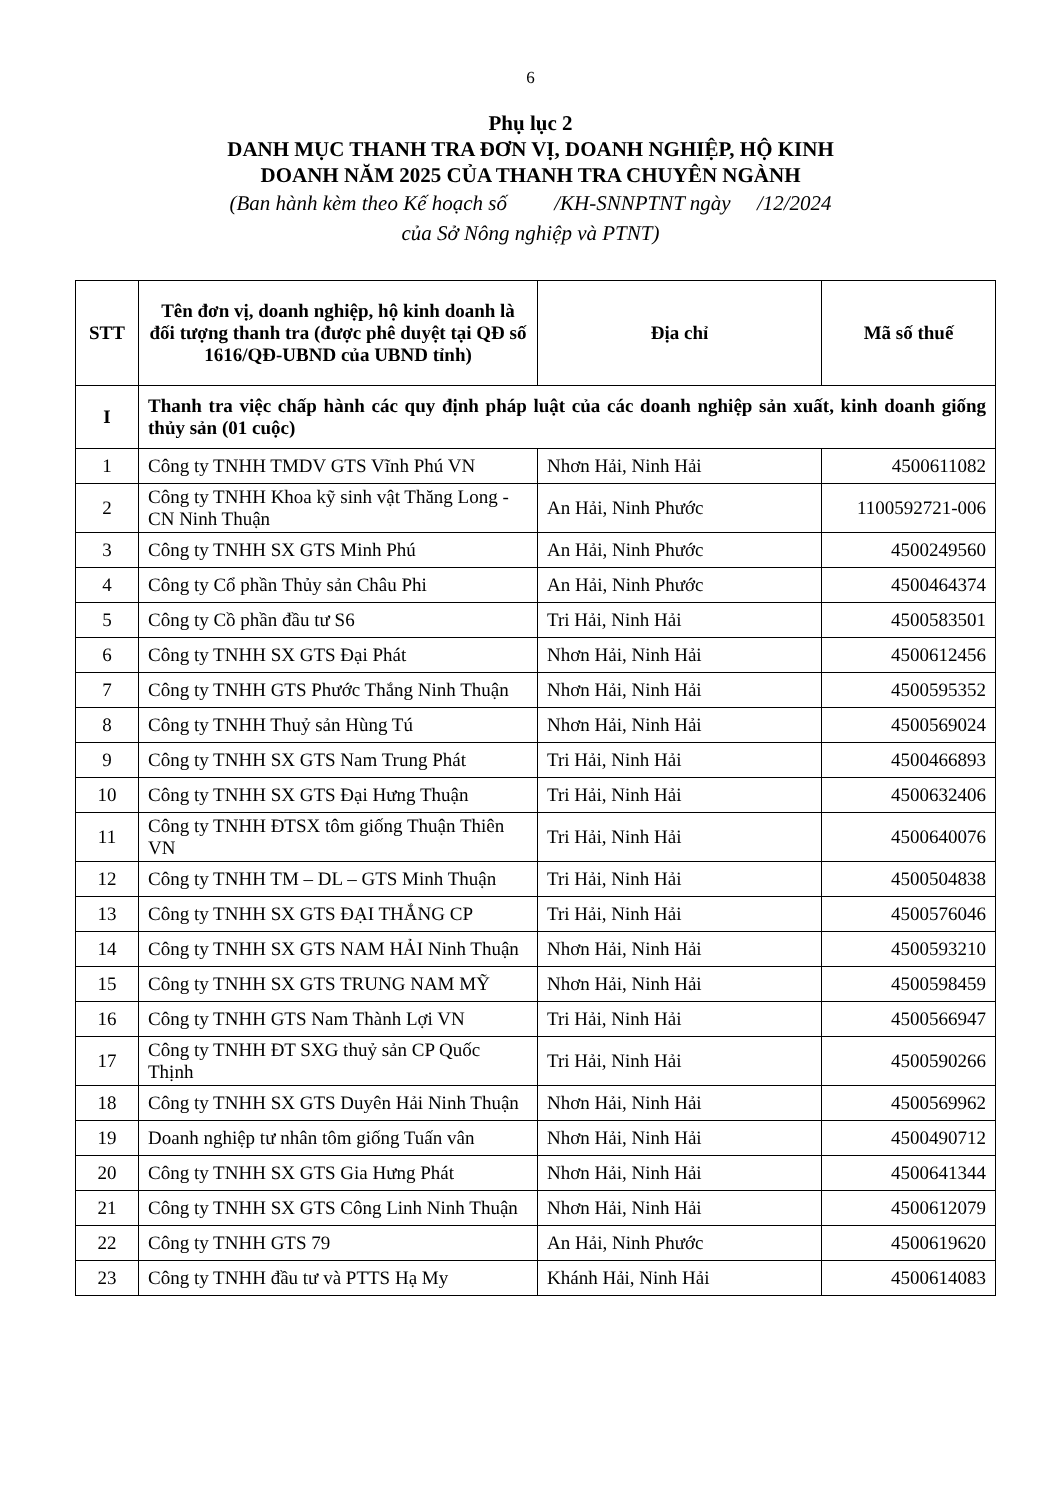6
Phụ lục 2
DANH MỤC THANH TRA ĐƠN VỊ, DOANH NGHIỆP, HỘ KINH
DOANH NĂM 2025 CỦA THANH TRA CHUYÊN NGÀNH
(Ban hành kèm theo Kế hoạch số /KH-SNNPTNT ngày /12/2024
của Sở Nông nghiệp và PTNT)
| STT | Tên đơn vị, doanh nghiệp, hộ kinh doanh là đối tượng thanh tra (được phê duyệt tại QĐ số 1616/QĐ-UBND của UBND tỉnh) | Địa chỉ | Mã số thuế |
| --- | --- | --- | --- |
| I | Thanh tra việc chấp hành các quy định pháp luật của các doanh nghiệp sản xuất, kinh doanh giống thủy sản (01 cuộc) | | |
| 1 | Công ty TNHH TMDV GTS Vĩnh Phú VN | Nhơn Hải, Ninh Hải | 4500611082 |
| 2 | Công ty TNHH Khoa kỹ sinh vật Thăng Long - CN Ninh Thuận | An Hải, Ninh Phước | 1100592721-006 |
| 3 | Công ty TNHH SX GTS Minh Phú | An Hải, Ninh Phước | 4500249560 |
| 4 | Công ty Cổ phần Thủy sản Châu Phi | An Hải, Ninh Phước | 4500464374 |
| 5 | Công ty Cồ phần đầu tư S6 | Tri Hải, Ninh Hải | 4500583501 |
| 6 | Công ty TNHH SX GTS Đại Phát | Nhơn Hải, Ninh Hải | 4500612456 |
| 7 | Công ty TNHH GTS Phước Thắng Ninh Thuận | Nhơn Hải, Ninh Hải | 4500595352 |
| 8 | Công ty TNHH Thuỷ sản Hùng Tú | Nhơn Hải, Ninh Hải | 4500569024 |
| 9 | Công ty TNHH SX GTS Nam Trung Phát | Tri Hải, Ninh Hải | 4500466893 |
| 10 | Công ty TNHH SX GTS Đại Hưng Thuận | Tri Hải, Ninh Hải | 4500632406 |
| 11 | Công ty TNHH ĐTSX tôm giống Thuận Thiên VN | Tri Hải, Ninh Hải | 4500640076 |
| 12 | Công ty TNHH TM – DL – GTS Minh Thuận | Tri Hải, Ninh Hải | 4500504838 |
| 13 | Công ty TNHH SX GTS ĐẠI THẮNG CP | Tri Hải, Ninh Hải | 4500576046 |
| 14 | Công ty TNHH SX GTS NAM HẢI Ninh Thuận | Nhơn Hải, Ninh Hải | 4500593210 |
| 15 | Công ty TNHH SX GTS TRUNG NAM MỸ | Nhơn Hải, Ninh Hải | 4500598459 |
| 16 | Công ty TNHH GTS Nam Thành Lợi VN | Tri Hải, Ninh Hải | 4500566947 |
| 17 | Công ty TNHH ĐT SXG thuỷ sản CP Quốc Thịnh | Tri Hải, Ninh Hải | 4500590266 |
| 18 | Công ty TNHH SX GTS Duyên Hải Ninh Thuận | Nhơn Hải, Ninh Hải | 4500569962 |
| 19 | Doanh nghiệp tư nhân tôm giống Tuấn vân | Nhơn Hải, Ninh Hải | 4500490712 |
| 20 | Công ty TNHH SX GTS Gia Hưng Phát | Nhơn Hải, Ninh Hải | 4500641344 |
| 21 | Công ty TNHH SX GTS Công Linh Ninh Thuận | Nhơn Hải, Ninh Hải | 4500612079 |
| 22 | Công ty TNHH GTS 79 | An Hải, Ninh Phước | 4500619620 |
| 23 | Công ty TNHH đầu tư và PTTS Hạ My | Khánh Hải, Ninh Hải | 4500614083 |